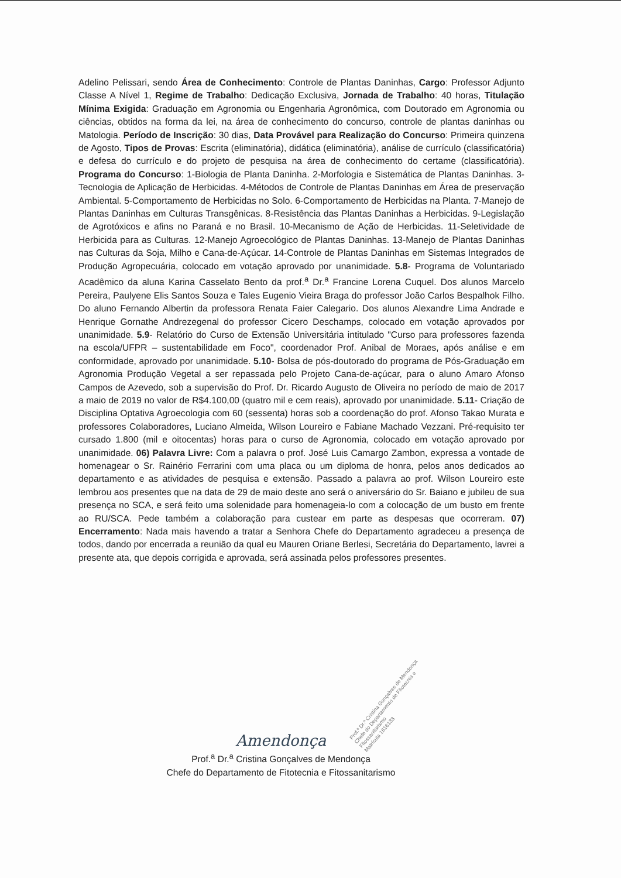Adelino Pelissari, sendo Área de Conhecimento: Controle de Plantas Daninhas, Cargo: Professor Adjunto Classe A Nível 1, Regime de Trabalho: Dedicação Exclusiva, Jornada de Trabalho: 40 horas, Titulação Mínima Exigida: Graduação em Agronomia ou Engenharia Agronômica, com Doutorado em Agronomia ou ciências, obtidos na forma da lei, na área de conhecimento do concurso, controle de plantas daninhas ou Matologia. Período de Inscrição: 30 dias, Data Provável para Realização do Concurso: Primeira quinzena de Agosto, Tipos de Provas: Escrita (eliminatória), didática (eliminatória), análise de currículo (classificatória) e defesa do currículo e do projeto de pesquisa na área de conhecimento do certame (classificatória). Programa do Concurso: 1-Biologia de Planta Daninha. 2-Morfologia e Sistemática de Plantas Daninhas. 3-Tecnologia de Aplicação de Herbicidas. 4-Métodos de Controle de Plantas Daninhas em Área de preservação Ambiental. 5-Comportamento de Herbicidas no Solo. 6-Comportamento de Herbicidas na Planta. 7-Manejo de Plantas Daninhas em Culturas Transgênicas. 8-Resistência das Plantas Daninhas a Herbicidas. 9-Legislação de Agrotóxicos e afins no Paraná e no Brasil. 10-Mecanismo de Ação de Herbicidas. 11-Seletividade de Herbicida para as Culturas. 12-Manejo Agroecológico de Plantas Daninhas. 13-Manejo de Plantas Daninhas nas Culturas da Soja, Milho e Cana-de-Açúcar. 14-Controle de Plantas Daninhas em Sistemas Integrados de Produção Agropecuária, colocado em votação aprovado por unanimidade. 5.8- Programa de Voluntariado Acadêmico da aluna Karina Casselato Bento da prof.<sup>a</sup> Dr.<sup>a</sup> Francine Lorena Cuquel. Dos alunos Marcelo Pereira, Paulyene Elis Santos Souza e Tales Eugenio Vieira Braga do professor João Carlos Bespalhok Filho. Do aluno Fernando Albertin da professora Renata Faier Calegario. Dos alunos Alexandre Lima Andrade e Henrique Gornathe Andrezegenal do professor Cicero Deschamps, colocado em votação aprovados por unanimidade. 5.9- Relatório do Curso de Extensão Universitária intitulado "Curso para professores fazenda na escola/UFPR – sustentabilidade em Foco", coordenador Prof. Anibal de Moraes, após análise e em conformidade, aprovado por unanimidade. 5.10- Bolsa de pós-doutorado do programa de Pós-Graduação em Agronomia Produção Vegetal a ser repassada pelo Projeto Cana-de-açúcar, para o aluno Amaro Afonso Campos de Azevedo, sob a supervisão do Prof. Dr. Ricardo Augusto de Oliveira no período de maio de 2017 a maio de 2019 no valor de R$4.100,00 (quatro mil e cem reais), aprovado por unanimidade. 5.11- Criação de Disciplina Optativa Agroecologia com 60 (sessenta) horas sob a coordenação do prof. Afonso Takao Murata e professores Colaboradores, Luciano Almeida, Wilson Loureiro e Fabiane Machado Vezzani. Pré-requisito ter cursado 1.800 (mil e oitocentas) horas para o curso de Agronomia, colocado em votação aprovado por unanimidade. 06) Palavra Livre: Com a palavra o prof. José Luis Camargo Zambon, expressa a vontade de homenagear o Sr. Rainério Ferrarini com uma placa ou um diploma de honra, pelos anos dedicados ao departamento e as atividades de pesquisa e extensão. Passado a palavra ao prof. Wilson Loureiro este lembrou aos presentes que na data de 29 de maio deste ano será o aniversário do Sr. Baiano e jubileu de sua presença no SCA, e será feito uma solenidade para homenageia-lo com a colocação de um busto em frente ao RU/SCA. Pede também a colaboração para custear em parte as despesas que ocorreram. 07) Encerramento: Nada mais havendo a tratar a Senhora Chefe do Departamento agradeceu a presença de todos, dando por encerrada a reunião da qual eu Mauren Oriane Berlesi, Secretária do Departamento, lavrei a presente ata, que depois corrigida e aprovada, será assinada pelos professores presentes.
Prof.ª Dr.ª Cristina Gonçalves de Mendonça
Chefe do Departamento de Fitotecnia e Fitossanitarismo
Matrícula 1616133
Amendonça
Prof.<sup>a</sup> Dr.<sup>a</sup> Cristina Gonçalves de Mendonça
Chefe do Departamento de Fitotecnia e Fitossanitarismo